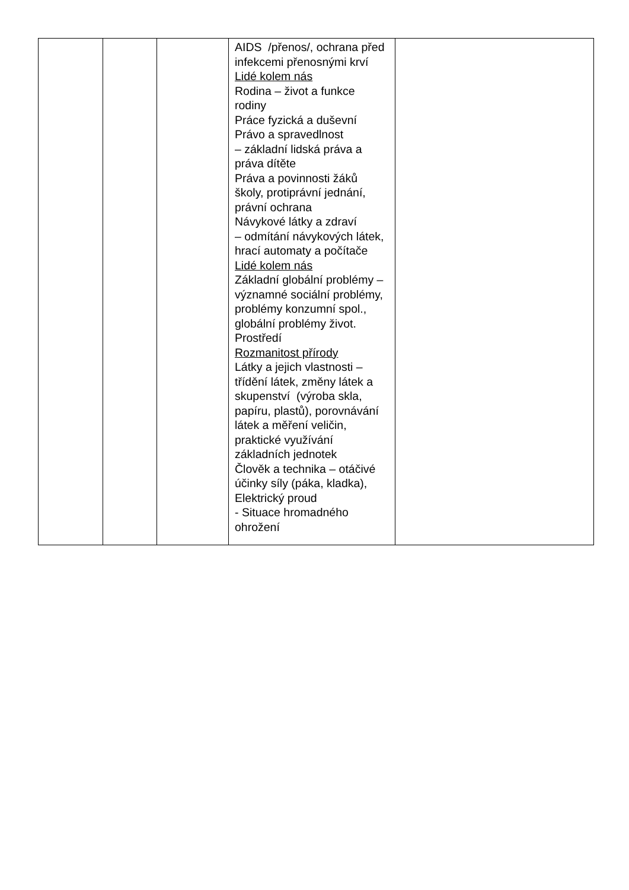| | | | AIDS /přenos/, ochrana před infekcemi přenosnými krví Lidé kolem nás Rodina – život a funkce rodiny Práce fyzická a duševní Právo a spravedlnost – základní lidská práva a práva dítěte Práva a povinnosti žáků školy, protiprávní jednání, právní ochrana Návykové látky a zdraví – odmítání návykových látek, hrací automaty a počítače Lidé kolem nás Základní globální problémy – významné sociální problémy, problémy konzumní spol., globální problémy život. Prostředí Rozmanitost přírody Látky a jejich vlastnosti – třídění látek, změny látek a skupenství (výroba skla, papíru, plastů), porovnávání látek a měření veličin, praktické využívání základních jednotek Člověk a technika – otáčivé účinky síly (páka, kladka), Elektrický proud - Situace hromadného ohrožení | |